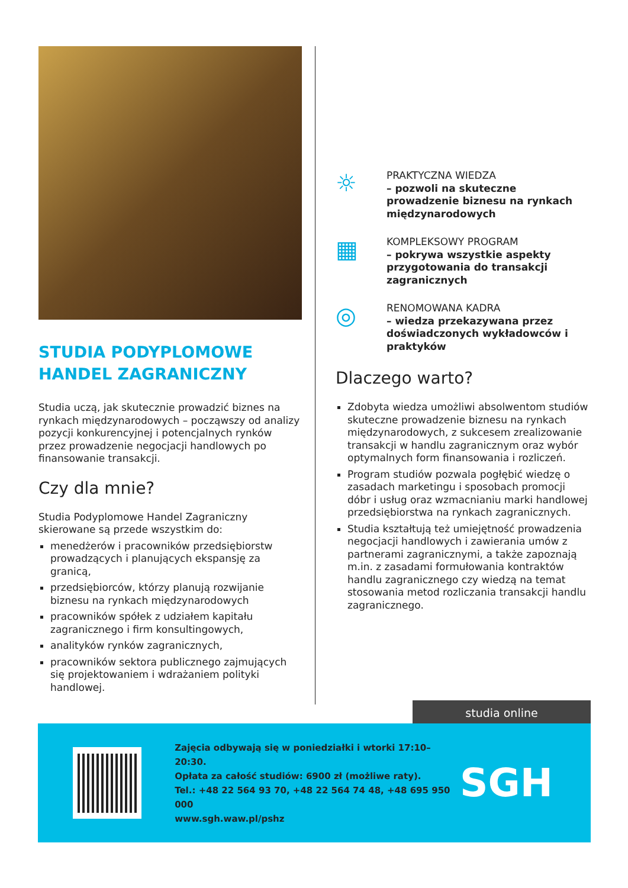STUDIA PODYPLOMOWE
HANDEL ZAGRANICZNY
Studia uczą, jak skutecznie prowadzić biznes na rynkach międzynarodowych – począwszy od analizy pozycji konkurencyjnej i potencjalnych rynków przez prowadzenie negocjacji handlowych po finansowanie transakcji.
Czy dla mnie?
Studia Podyplomowe Handel Zagraniczny skierowane są przede wszystkim do:
menedżerów i pracowników przedsiębiorstw prowadzących i planujących ekspansję za granicą,
przedsiębiorców, którzy planują rozwijanie biznesu na rynkach międzynarodowych
pracowników spółek z udziałem kapitału zagranicznego i firm konsultingowych,
analityków rynków zagranicznych,
pracowników sektora publicznego zajmujących się projektowaniem i wdrażaniem polityki handlowej.
☼
PRAKTYCZNA WIEDZA
– pozwoli na skuteczne prowadzenie biznesu na rynkach międzynarodowych
▦
KOMPLEKSOWY PROGRAM
– pokrywa wszystkie aspekty przygotowania do transakcji zagranicznych
◎
RENOMOWANA KADRA
– wiedza przekazywana przez doświadczonych wykładowców i praktyków
Dlaczego warto?
Zdobyta wiedza umożliwi absolwentom studiów skuteczne prowadzenie biznesu na rynkach międzynarodowych, z sukcesem zrealizowanie transakcji w handlu zagranicznym oraz wybór optymalnych form finansowania i rozliczeń.
Program studiów pozwala pogłębić wiedzę o zasadach marketingu i sposobach promocji dóbr i usług oraz wzmacnianiu marki handlowej przedsiębiorstwa na rynkach zagranicznych.
Studia kształtują też umiejętność prowadzenia negocjacji handlowych i zawierania umów z partnerami zagranicznymi, a także zapoznają m.in. z zasadami formułowania kontraktów handlu zagranicznego czy wiedzą na temat stosowania metod rozliczania transakcji handlu zagranicznego.
studia online
Zajęcia odbywają się w poniedziałki i wtorki 17:10–20:30.
Opłata za całość studiów: 6900 zł (możliwe raty).
Tel.: +48 22 564 93 70, +48 22 564 74 48, +48 695 950 000
www.sgh.waw.pl/pshz
SGH